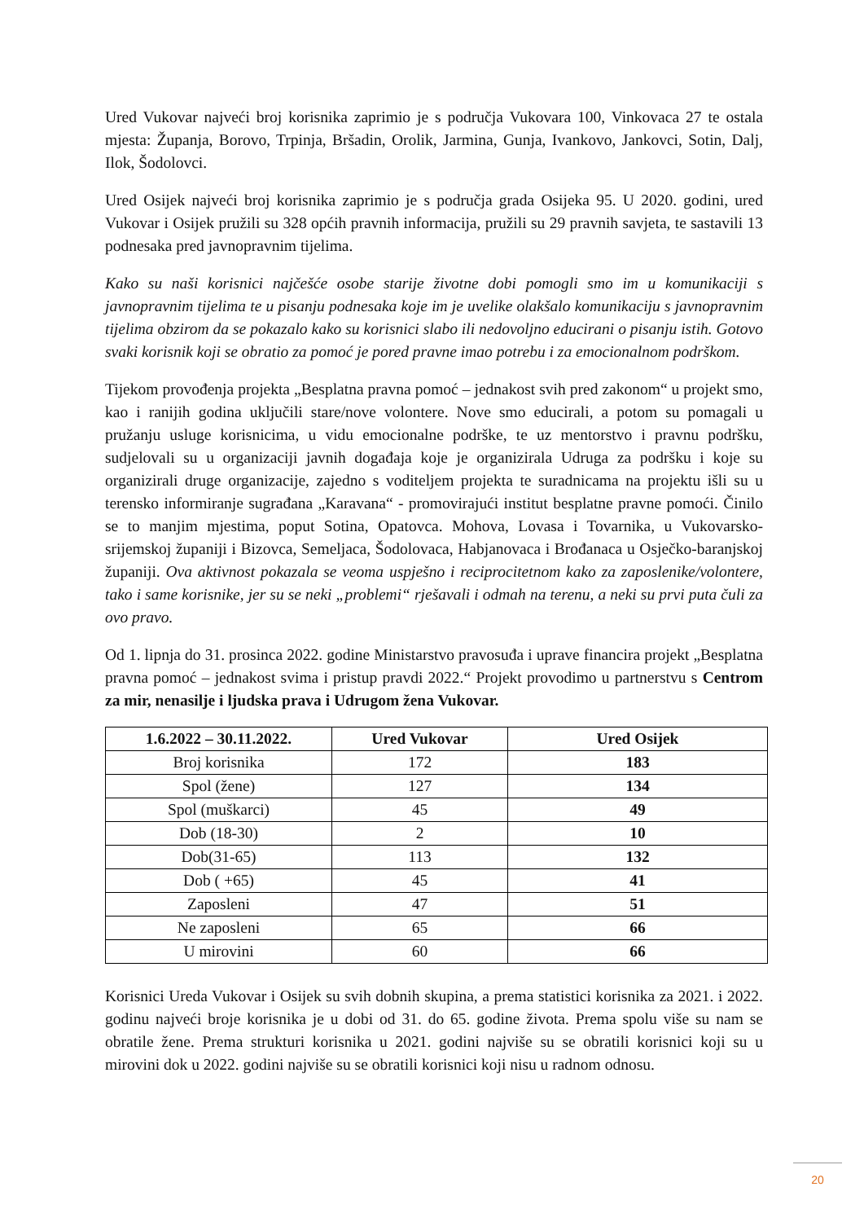Ured Vukovar najveći broj korisnika zaprimio je s područja Vukovara 100, Vinkovaca 27 te ostala mjesta: Županja, Borovo, Trpinja, Bršadin, Orolik, Jarmina, Gunja, Ivankovo, Jankovci, Sotin, Dalj, Ilok, Šodolovci.
Ured Osijek najveći broj korisnika zaprimio je s područja grada Osijeka 95. U 2020. godini, ured Vukovar i Osijek pružili su 328 općih pravnih informacija, pružili su 29 pravnih savjeta, te sastavili 13 podnesaka pred javnopravnim tijelima.
Kako su naši korisnici najčešće osobe starije životne dobi pomogli smo im u komunikaciji s javnopravnim tijelima te u pisanju podnesaka koje im je uvelike olakšalo komunikaciju s javnopravnim tijelima obzirom da se pokazalo kako su korisnici slabo ili nedovoljno educirani o pisanju istih. Gotovo svaki korisnik koji se obratio za pomoć je pored pravne imao potrebu i za emocionalnom podrškom.
Tijekom provođenja projekta „Besplatna pravna pomoć – jednakost svih pred zakonom“ u projekt smo, kao i ranijih godina uključili stare/nove volontere. Nove smo educirali, a potom su pomagali u pružanju usluge korisnicima, u vidu emocionalne podrške, te uz mentorstvo i pravnu podršku, sudjelovali su u organizaciji javnih događaja koje je organizirala Udruga za podršku i koje su organizirali druge organizacije, zajedno s voditeljem projekta te suradnicama na projektu išli su u terensko informiranje sugrađana „Karavana“ - promovirajući institut besplatne pravne pomoći. Činilo se to manjim mjestima, poput Sotina, Opatovca. Mohova, Lovasa i Tovarnika, u Vukovarsko-srijemskoj županiji i Bizovca, Semeljaca, Šodolovaca, Habjanovaca i Brođanaca u Osječko-baranjskoj županiji. Ova aktivnost pokazala se veoma uspješno i reciprocitetnom kako za zaposlenike/volontere, tako i same korisnike, jer su se neki „problemi“ rješavali i odmah na terenu, a neki su prvi puta čuli za ovo pravo.
Od 1. lipnja do 31. prosinca 2022. godine Ministarstvo pravosuđa i uprave financira projekt „Besplatna pravna pomoć – jednakost svima i pristup pravdi 2022.“ Projekt provodimo u partnerstvu s Centrom za mir, nenasilje i ljudska prava i Udrugom žena Vukovar.
| 1.6.2022 – 30.11.2022. | Ured Vukovar | Ured Osijek |
| --- | --- | --- |
| Broj korisnika | 172 | 183 |
| Spol (žene) | 127 | 134 |
| Spol (muškarci) | 45 | 49 |
| Dob (18-30) | 2 | 10 |
| Dob(31-65) | 113 | 132 |
| Dob ( +65) | 45 | 41 |
| Zaposleni | 47 | 51 |
| Ne zaposleni | 65 | 66 |
| U mirovini | 60 | 66 |
Korisnici Ureda Vukovar i Osijek su svih dobnih skupina, a prema statistici korisnika za 2021. i 2022. godinu najveći broje korisnika je u dobi od 31. do 65. godine života. Prema spolu više su nam se obratile žene. Prema strukturi korisnika u 2021. godini najviše su se obratili korisnici koji su u mirovini dok u 2022. godini najviše su se obratili korisnici koji nisu u radnom odnosu.
20